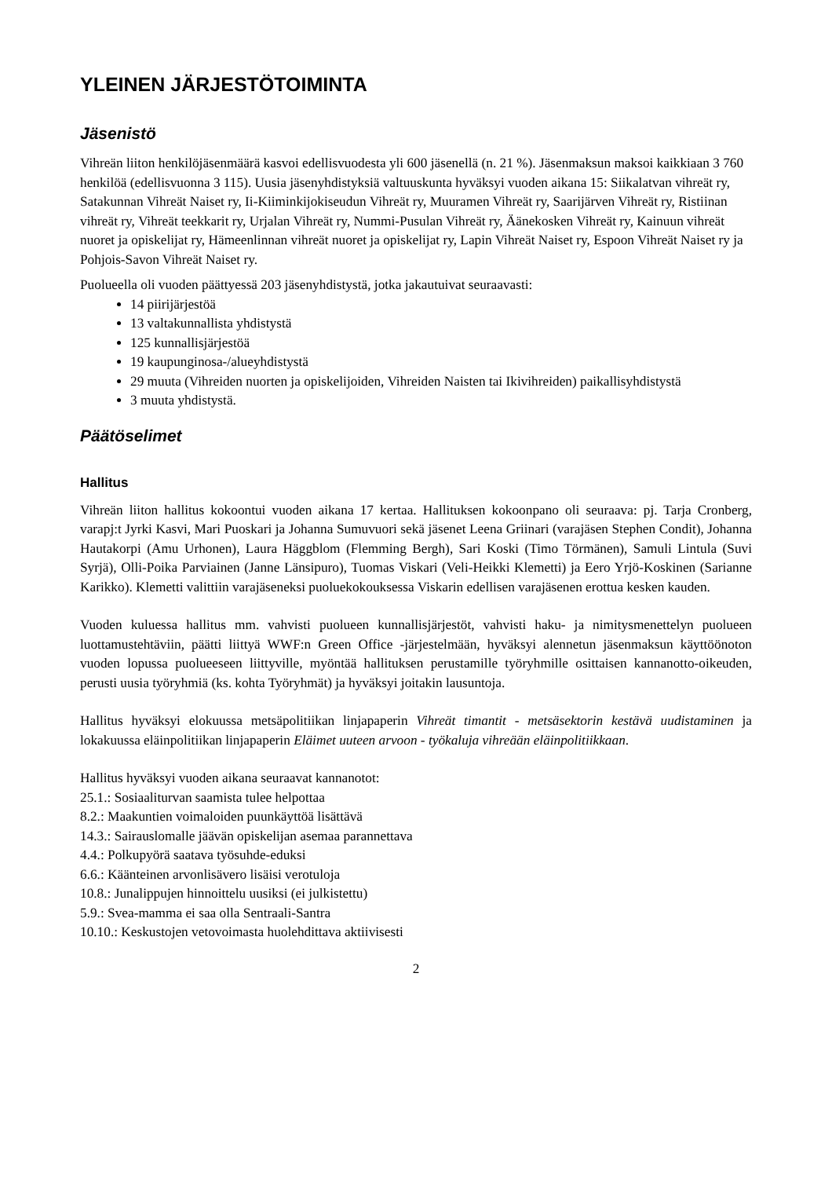YLEINEN JÄRJESTÖTOIMINTA
Jäsenistö
Vihreän liiton henkilöjäsenmäärä kasvoi edellisvuodesta yli 600 jäsenellä (n. 21 %). Jäsenmaksun maksoi kaikkiaan 3 760 henkilöä (edellisvuonna 3 115). Uusia jäsenyhdistyksiä valtuuskunta hyväksyi vuoden aikana 15: Siikalatvan vihreät ry, Satakunnan Vihreät Naiset ry, Ii-Kiiminkijokiseudun Vihreät ry, Muuramen Vihreät ry, Saarijärven Vihreät ry, Ristiinan vihreät ry, Vihreät teekkarit ry, Urjalan Vihreät ry, Nummi-Pusulan Vihreät ry, Äänekosken Vihreät ry, Kainuun vihreät nuoret ja opiskelijat ry, Hämeenlinnan vihreät nuoret ja opiskelijat ry, Lapin Vihreät Naiset ry, Espoon Vihreät Naiset ry ja Pohjois-Savon Vihreät Naiset ry.
Puolueella oli vuoden päättyessä 203 jäsenyhdistystä, jotka jakautuivat seuraavasti:
14 piirijärjestöä
13 valtakunnallista yhdistystä
125 kunnallisjärjestöä
19 kaupunginosa-/alueyhdistystä
29 muuta (Vihreiden nuorten ja opiskelijoiden, Vihreiden Naisten tai Ikivihreiden) paikallisyhdistystä
3 muuta yhdistystä.
Päätöselimet
Hallitus
Vihreän liiton hallitus kokoontui vuoden aikana 17 kertaa. Hallituksen kokoonpano oli seuraava: pj. Tarja Cronberg, varapj:t Jyrki Kasvi, Mari Puoskari ja Johanna Sumuvuori sekä jäsenet Leena Griinari (varajäsen Stephen Condit), Johanna Hautakorpi (Amu Urhonen), Laura Häggblom (Flemming Bergh), Sari Koski (Timo Törmänen), Samuli Lintula (Suvi Syrjä), Olli-Poika Parviainen (Janne Länsipuro), Tuomas Viskari (Veli-Heikki Klemetti) ja Eero Yrjö-Koskinen (Sarianne Karikko). Klemetti valittiin varajäseneksi puoluekokouksessa Viskarin edellisen varajäsenen erottua kesken kauden.
Vuoden kuluessa hallitus mm. vahvisti puolueen kunnallisjärjestöt, vahvisti haku- ja nimitysmenettelyn puolueen luottamustehtäviin, päätti liittyä WWF:n Green Office -järjestelmään, hyväksyi alennetun jäsenmaksun käyttöönoton vuoden lopussa puolueeseen liittyville, myöntää hallituksen perustamille työryhmille osittaisen kannanotto-oikeuden, perusti uusia työryhmiä (ks. kohta Työryhmät) ja hyväksyi joitakin lausuntoja.
Hallitus hyväksyi elokuussa metsäpolitiikan linjapaperin Vihreät timantit - metsäsektorin kestävä uudistaminen ja lokakuussa eläinpolitiikan linjapaperin Eläimet uuteen arvoon - työkaluja vihreään eläinpolitiikkaan.
Hallitus hyväksyi vuoden aikana seuraavat kannanotot:
25.1.: Sosiaaliturvan saamista tulee helpottaa
8.2.: Maakuntien voimaloiden puunkäyttöä lisättävä
14.3.: Sairauslomalle jäävän opiskelijan asemaa parannettava
4.4.: Polkupyörä saatava työsuhde-eduksi
6.6.: Käänteinen arvonlisävero lisäisi verotuloja
10.8.: Junalippujen hinnoittelu uusiksi (ei julkistettu)
5.9.: Svea-mamma ei saa olla Sentraali-Santra
10.10.: Keskustojen vetovoimasta huolehdittava aktiivisesti
2